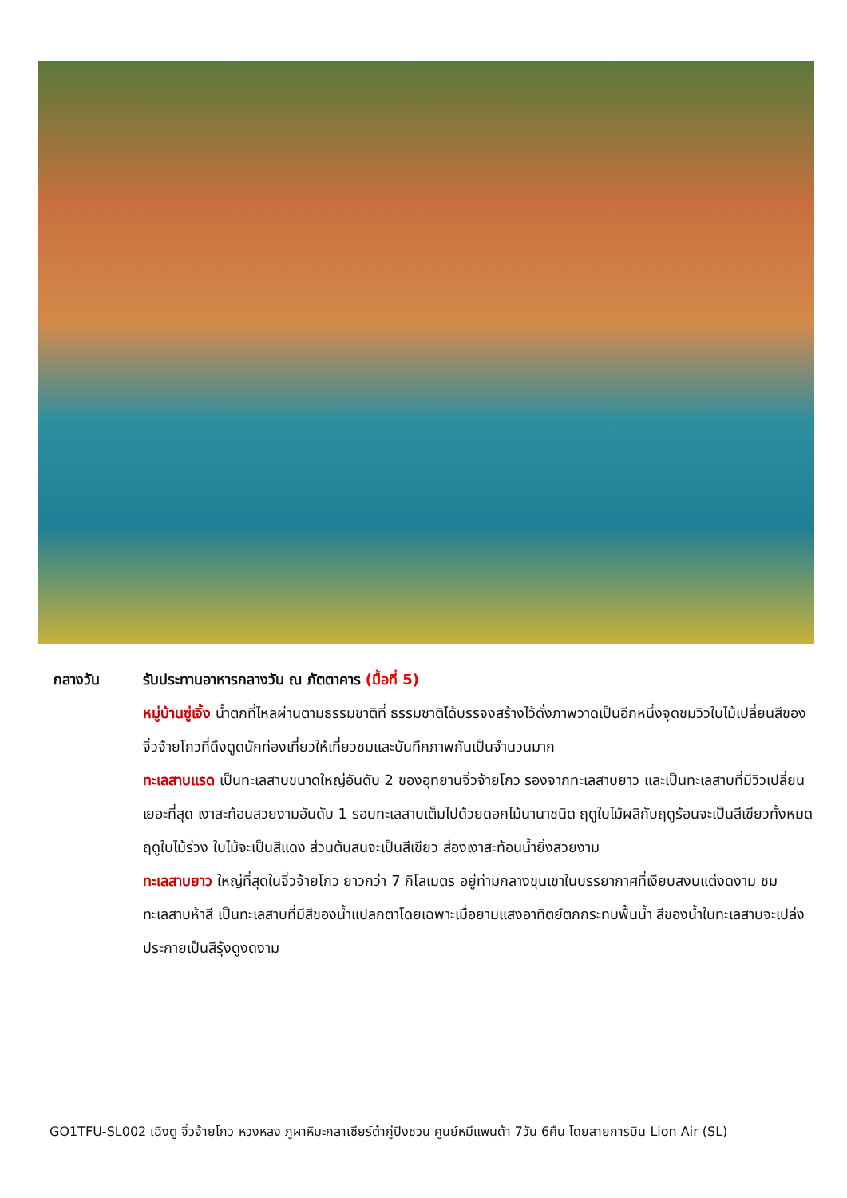กลางวัน รับประทานอาหารกลางวัน ณ ภัตตาคาร (มื้อที่ 5)
หมู่บ้านซู่เจิ้ง น้ำตกที่ไหลผ่านตามธรรมชาติที่ ธรรมชาติได้บรรจงสร้างไว้ดั่งภาพวาดเป็นอีกหนึ่งจุดชมวิวใบไม้เปลี่ยนสีของจิ่วจ้ายโกวที่ดึงดูดนักท่องเที่ยวให้เที่ยวชมและบันทึกภาพกันเป็นจำนวนมาก
ทะเลสาบแรด เป็นทะเลสาบขนาดใหญ่อันดับ 2 ของอุทยานจิ่วจ้ายโกว รองจากทะเลสาบยาว และเป็นทะเลสาบที่มีวิวเปลี่ยนเยอะที่สุด เงาสะท้อนสวยงามอันดับ 1 รอบทะเลสาบเต็มไปด้วยดอกไม้นานาชนิด ฤดูใบไม้ผลิกับฤดูร้อนจะเป็นสีเขียวทั้งหมด ฤดูใบไม้ร่วง ใบไม้จะเป็นสีแดง ส่วนต้นสนจะเป็นสีเขียว ส่องเงาสะท้อนน้ำยิ่งสวยงาม
ทะเลสาบยาว ใหญ่ที่สุดในจิ่วจ้ายโกว ยาวกว่า 7 กิโลเมตร อยู่ท่ามกลางขุนเขาในบรรยากาศที่เงียบสงบแต่งดงาม ชม ทะเลสาบห้าสี เป็นทะเลสาบที่มีสีของน้ำแปลกตาโดยเฉพาะเมื่อยามแสงอาทิตย์ตกกระทบพื้นน้ำ สีของน้ำในทะเลสาบจะเปล่งประกายเป็นสีรุ้งดูงดงาม
GO1TFU-SL002 เฉิงตู จิ่วจ้ายโกว หวงหลง ภูผาหิมะกลาเซียร์ต๋ากู่ปิงชวน ศูนย์หมีแพนด้า 7วัน 6คืน โดยสายการบิน Lion Air (SL)